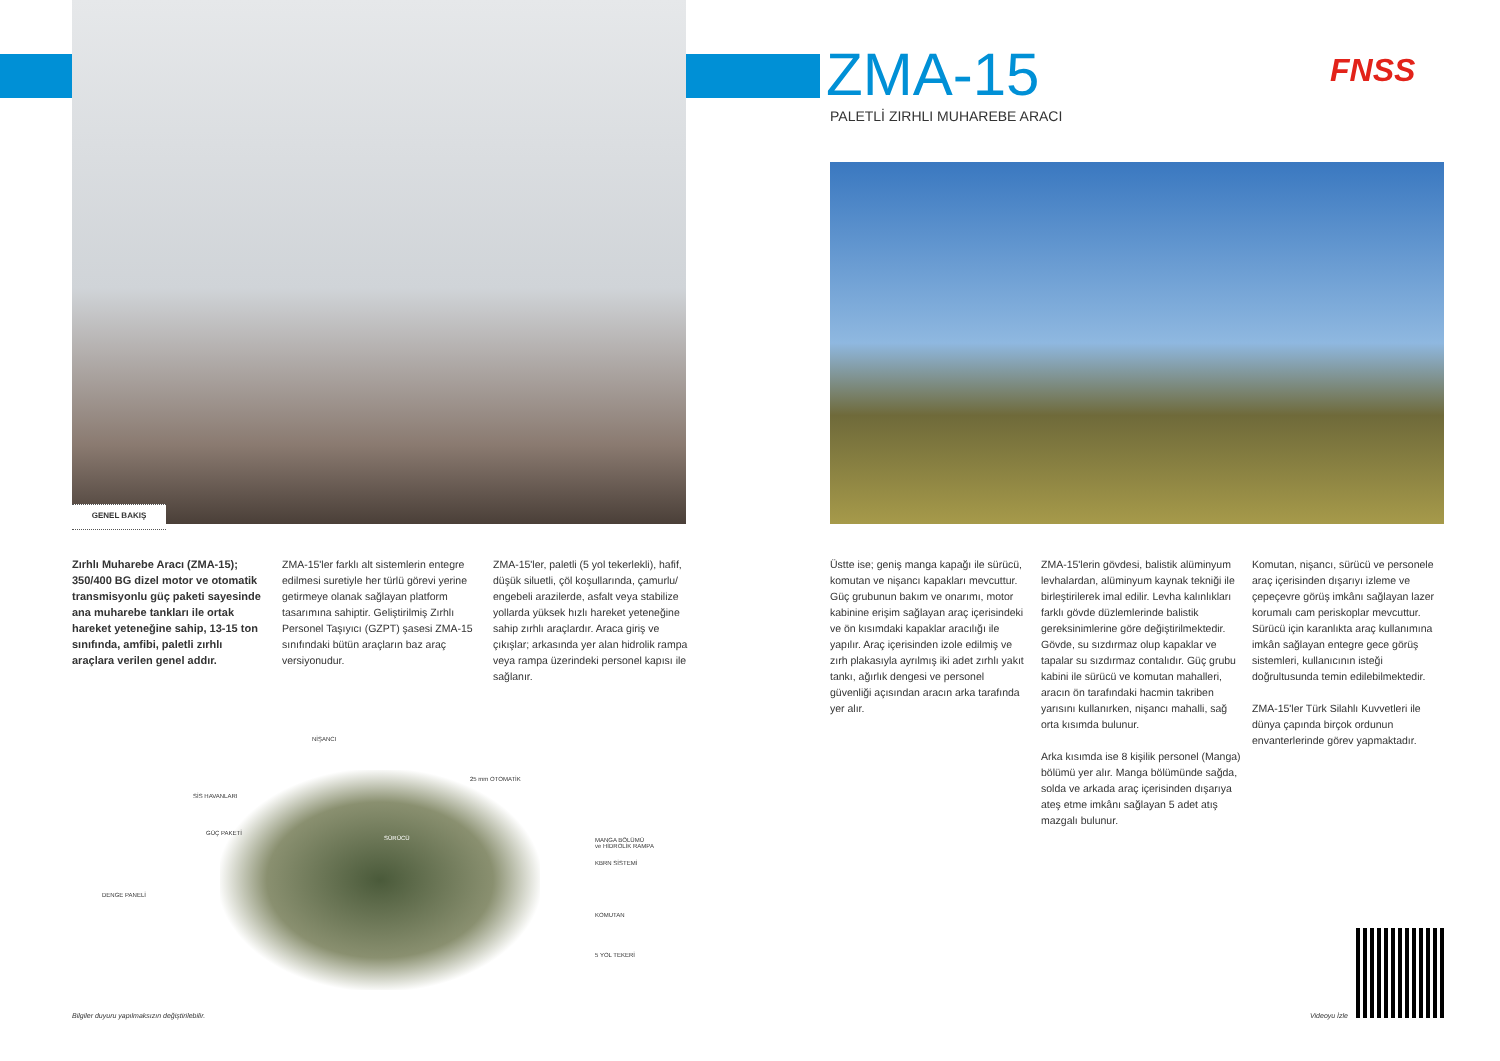ZMA-15
PALETLİ ZIRHLI MUHAREBE ARACI
FNSS
GENEL BAKIŞ
Zırhlı Muharebe Aracı (ZMA-15); 350/400 BG dizel motor ve otomatik transmisyonlu güç paketi sayesinde ana muharebe tankları ile ortak hareket yeteneğine sahip, 13-15 ton sınıfında, amfibi, paletli zırhlı araçlara verilen genel addır.
ZMA-15'ler farklı alt sistemlerin entegre edilmesi suretiyle her türlü görevi yerine getirmeye olanak sağlayan platform tasarımına sahiptir. Geliştirilmiş Zırhlı Personel Taşıyıcı (GZPT) şasesi ZMA-15 sınıfındaki bütün araçların baz araç versiyonudur.
ZMA-15'ler, paletli (5 yol tekerlekli), hafif, düşük siluetli, çöl koşullarında, çamurlu/ engebeli arazilerde, asfalt veya stabilize yollarda yüksek hızlı hareket yeteneğine sahip zırhlı araçlardır. Araca giriş ve çıkışlar; arkasında yer alan hidrolik rampa veya rampa üzerindeki personel kapısı ile sağlanır.
Üstte ise; geniş manga kapağı ile sürücü, komutan ve nişancı kapakları mevcuttur. Güç grubunun bakım ve onarımı, motor kabinine erişim sağlayan araç içerisindeki ve ön kısımdaki kapaklar aracılığı ile yapılır. Araç içerisinden izole edilmiş ve zırh plakasıyla ayrılmış iki adet zırhlı yakıt tankı, ağırlık dengesi ve personel güvenliği açısından aracın arka tarafında yer alır.
ZMA-15'lerin gövdesi, balistik alüminyum levhalardan, alüminyum kaynak tekniği ile birleştirilerek imal edilir. Levha kalınlıkları farklı gövde düzlemlerinde balistik gereksinimlerine göre değiştirilmektedir. Gövde, su sızdırmaz olup kapaklar ve tapalar su sızdırmaz contalıdır. Güç grubu kabini ile sürücü ve komutan mahalleri, aracın ön tarafındaki hacmin takriben yarısını kullanırken, nişancı mahalli, sağ orta kısımda bulunur.
Arka kısımda ise 8 kişilik personel (Manga) bölümü yer alır. Manga bölümünde sağda, solda ve arkada araç içerisinden dışarıya ateş etme imkânı sağlayan 5 adet atış mazgalı bulunur.
Komutan, nişancı, sürücü ve personele araç içerisinden dışarıyı izleme ve çepeçevre görüş imkânı sağlayan lazer korumalı cam periskoplar mevcuttur. Sürücü için karanlıkta araç kullanımına imkân sağlayan entegre gece görüş sistemleri, kullanıcının isteği doğrultusunda temin edilebilmektedir.
ZMA-15'ler Türk Silahlı Kuvvetleri ile dünya çapında birçok ordunun envanterlerinde görev yapmaktadır.
NİŞANCI
25 mm OTOMATİK
SİS HAVANLARI
GÜÇ PAKETİ
SÜRÜCÜ
MANGA BÖLÜMÜ
ve HİDROLİK RAMPA
KBRN SİSTEMİ
DENGE PANELİ
KOMUTAN
5 YOL TEKERİ
Bilgiler duyuru yapılmaksızın değiştirilebilir.
Videoyu İzle